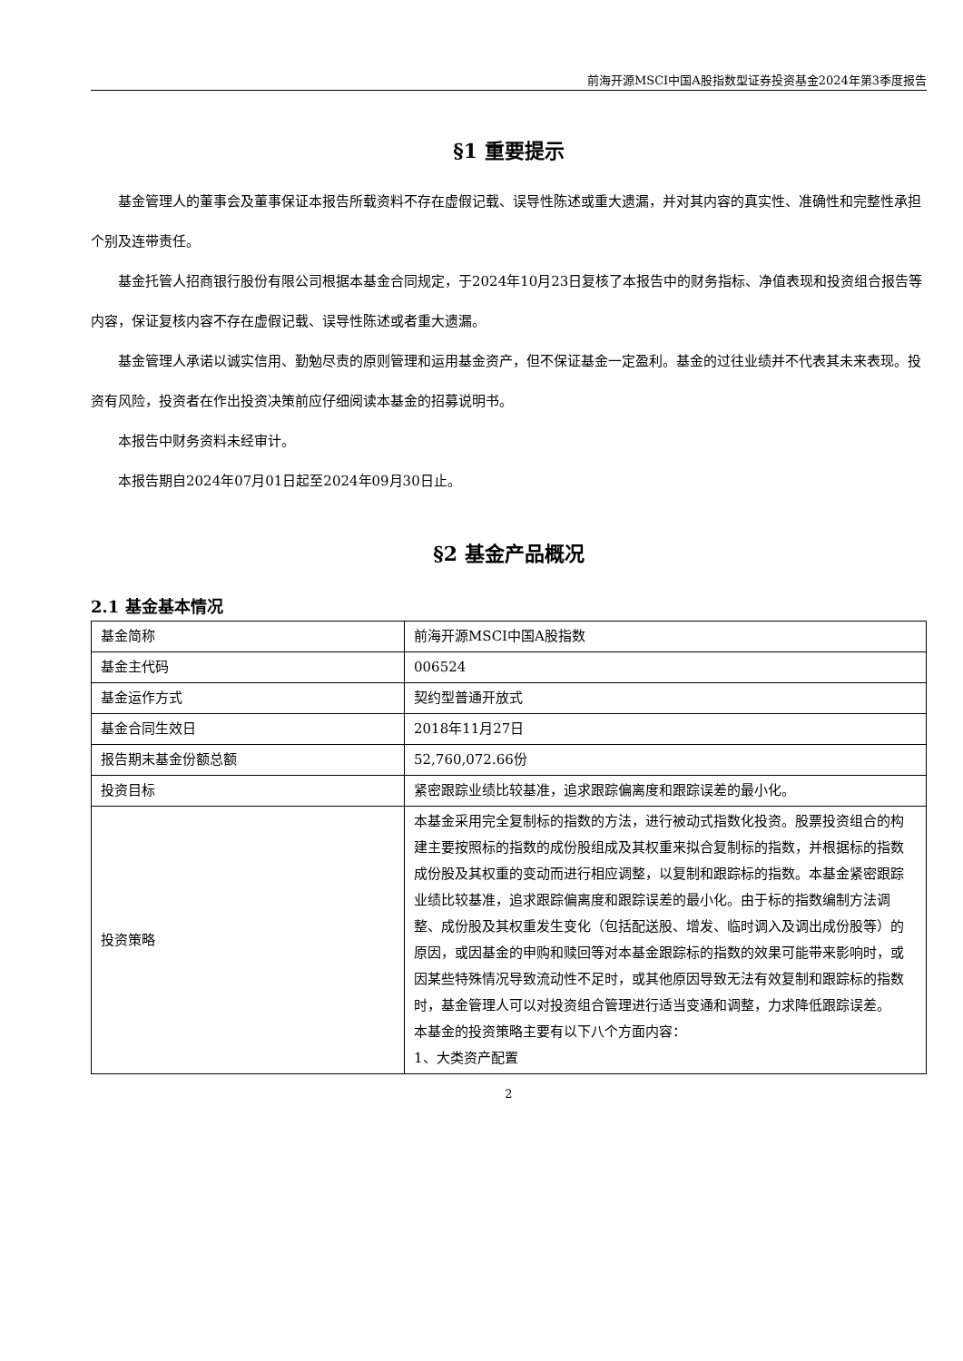前海开源MSCI中国A股指数型证券投资基金2024年第3季度报告
§1 重要提示
基金管理人的董事会及董事保证本报告所载资料不存在虚假记载、误导性陈述或重大遗漏，并对其内容的真实性、准确性和完整性承担个别及连带责任。
基金托管人招商银行股份有限公司根据本基金合同规定，于2024年10月23日复核了本报告中的财务指标、净值表现和投资组合报告等内容，保证复核内容不存在虚假记载、误导性陈述或者重大遗漏。
基金管理人承诺以诚实信用、勤勉尽责的原则管理和运用基金资产，但不保证基金一定盈利。基金的过往业绩并不代表其未来表现。投资有风险，投资者在作出投资决策前应仔细阅读本基金的招募说明书。
本报告中财务资料未经审计。
本报告期自2024年07月01日起至2024年09月30日止。
§2 基金产品概况
2.1 基金基本情况
| 基金简称 | 前海开源MSCI中国A股指数 |
| 基金主代码 | 006524 |
| 基金运作方式 | 契约型普通开放式 |
| 基金合同生效日 | 2018年11月27日 |
| 报告期末基金份额总额 | 52,760,072.66份 |
| 投资目标 | 紧密跟踪业绩比较基准，追求跟踪偏离度和跟踪误差的最小化。 |
| 投资策略 | 本基金采用完全复制标的指数的方法，进行被动式指数化投资。股票投资组合的构建主要按照标的指数的成份股组成及其权重来拟合复制标的指数，并根据标的指数成份股及其权重的变动而进行相应调整，以复制和跟踪标的指数。本基金紧密跟踪业绩比较基准，追求跟踪偏离度和跟踪误差的最小化。由于标的指数编制方法调整、成份股及其权重发生变化（包括配送股、增发、临时调入及调出成份股等）的原因，或因基金的申购和赎回等对本基金跟踪标的指数的效果可能带来影响时，或因某些特殊情况导致流动性不足时，或其他原因导致无法有效复制和跟踪标的指数时，基金管理人可以对投资组合管理进行适当变通和调整，力求降低跟踪误差。 本基金的投资策略主要有以下八个方面内容： 1、大类资产配置 |
2